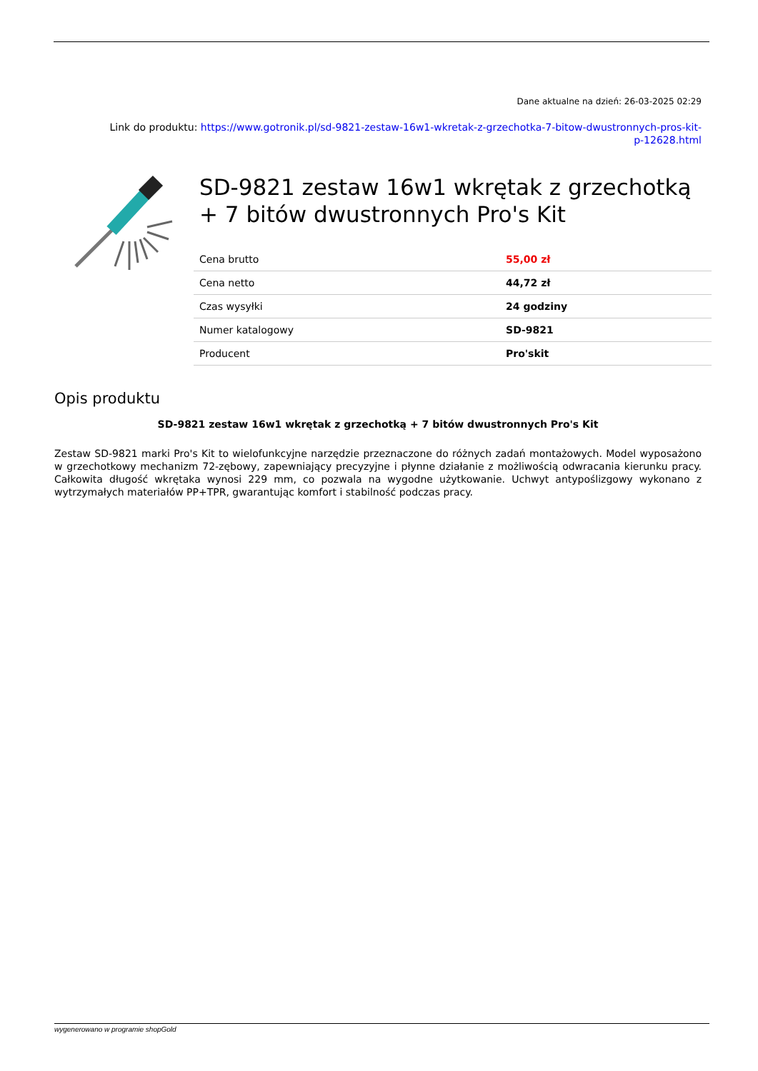Dane aktualne na dzień: 26-03-2025 02:29
Link do produktu: https://www.gotronik.pl/sd-9821-zestaw-16w1-wkretak-z-grzechotka-7-bitow-dwustronnych-pros-kit-
p-12628.html
SD-9821 zestaw 16w1 wkrętak z grzechotką + 7 bitów dwustronnych Pro's Kit
| Cena brutto | 55,00 zł |
| Cena netto | 44,72 zł |
| Czas wysyłki | 24 godziny |
| Numer katalogowy | SD-9821 |
| Producent | Pro'skit |
Opis produktu
SD-9821 zestaw 16w1 wkrętak z grzechotką + 7 bitów dwustronnych Pro's Kit
Zestaw SD-9821 marki Pro's Kit to wielofunkcyjne narzędzie przeznaczone do różnych zadań montażowych. Model wyposażono w grzechotkowy mechanizm 72-zębowy, zapewniający precyzyjne i płynne działanie z możliwością odwracania kierunku pracy. Całkowita długość wkrętaka wynosi 229 mm, co pozwala na wygodne użytkowanie. Uchwyt antypoślizgowy wykonano z wytrzymałych materiałów PP+TPR, gwarantując komfort i stabilność podczas pracy.
wygenerowano w programie shopGold